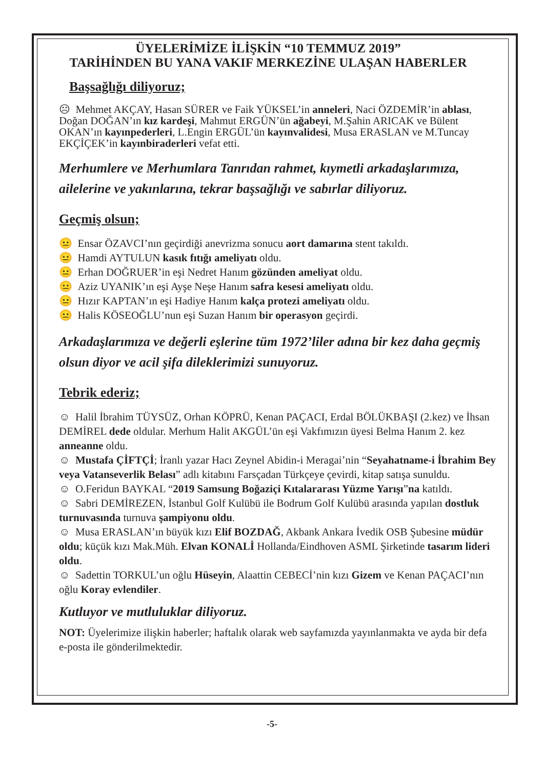ÜYELERİMİZE İLİŞKİN “10 TEMMUZ 2019”
TARİHİNDEN BU YANA VAKIF MERKEZİNE ULAŞAN HABERLER
Başsağlığı diliyoruz;
☹ Mehmet AKÇAY, Hasan SÜRER ve Faik YÜKSEL’in anneleri, Naci ÖZDEMİR’in ablası, Doğan DOĞAN’ın kız kardeşi, Mahmut ERGÜN’ün ağabeyi, M.Şahin ARICAK ve Bülent OKAN’ın kayınpederleri, L.Engin ERGÜL’ün kayınvalidesi, Musa ERASLAN ve M.Tuncay EKÇİÇEK’in kayınbiraderleri vefat etti.
Merhumlere ve Merhumlara Tanrıdan rahmet, kıymetli arkadaşlarımıza, ailelerine ve yakınlarına, tekrar başsağlığı ve sabırlar diliyoruz.
Geçmiş olsun;
😐 Ensar ÖZAVCI’nın geçirdiği anevrizma sonucu aort damarına stent takıldı.
😐 Hamdi AYTULUN kasık fıtığı ameliyatı oldu.
😐 Erhan DOĞRUER’in eşi Nedret Hanım gözünden ameliyat oldu.
😐 Aziz UYANIK’ın eşi Ayşe Neşe Hanım safra kesesi ameliyatı oldu.
😐 Hızır KAPTAN’ın eşi Hadiye Hanım kalça protezi ameliyatı oldu.
😐 Halis KÖSEOĞLU’nun eşi Suzan Hanım bir operasyon geçirdi.
Arkadaşlarımıza ve değerli eşlerine tüm 1972’liler adına bir kez daha geçmiş olsun diyor ve acil şifa dileklerimizi sunuyoruz.
Tebrik ederiz;
☺ Halil İbrahim TÜYSÜZ, Orhan KÖPRÜ, Kenan PAÇACI, Erdal BÖLÜKBAŞI (2.kez) ve İhsan DEMİREL dede oldular. Merhum Halit AKGÜL’ün eşi Vakfımızın üyesi Belma Hanım 2. kez anneanne oldu.
☺ Mustafa ÇİFTÇİ; İranlı yazar Hacı Zeynel Abidin-i Meragai’nin “Seyahatname-i İbrahim Bey veya Vatanseverlik Belası” adlı kitabını Farsçadan Türkçeye çevirdi, kitap satışa sunuldu.
☺ O.Feridun BAYKAL “2019 Samsung Boğaziçi Kıtalararası Yüzme Yarışı”na katıldı.
☺ Sabri DEMİREZEN, İstanbul Golf Kulübü ile Bodrum Golf Kulübü arasında yapılan dostluk turnuvasında turnuva şampiyonu oldu.
☺ Musa ERASLAN’ın büyük kızı Elif BOZDAĞ, Akbank Ankara İvedik OSB Şubesine müdür oldu; küçük kızı Mak.Müh. Elvan KONALİ Hollanda/Eindhoven ASML Şirketinde tasarım lideri oldu.
☺ Sadettin TORKUL’un oğlu Hüseyin, Alaattin CEBECİ’nin kızı Gizem ve Kenan PAÇACI’nın oğlu Koray evlendiler.
Kutluyor ve mutluluklar diliyoruz.
NOT: Üyelerimize ilişkin haberler; haftalık olarak web sayfamızda yayınlanmakta ve ayda bir defa e-posta ile gönderilmektedir.
-5-